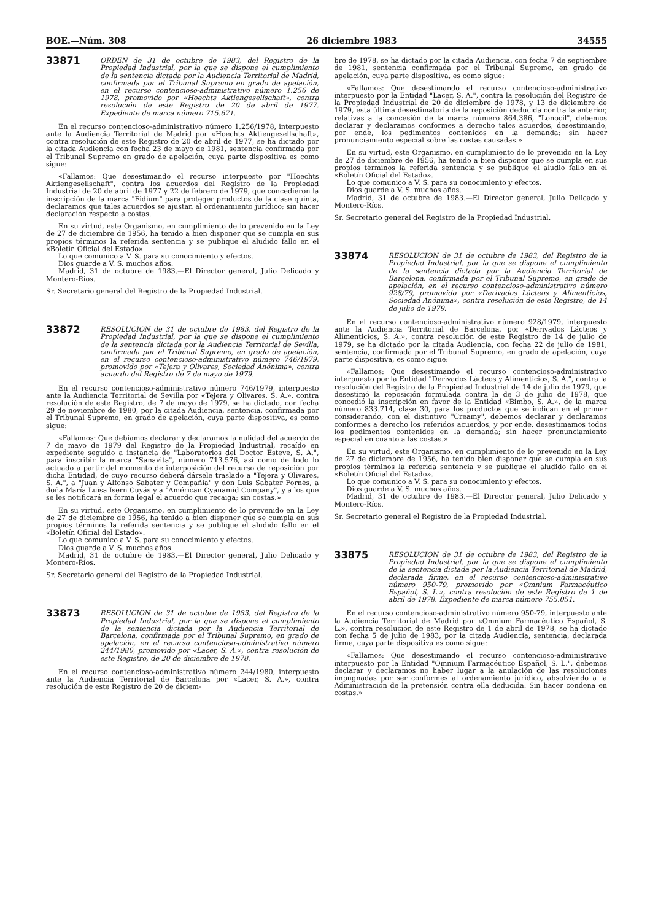BOE.—Núm. 308 26 diciembre 1983 34555
33871
ORDEN de 31 de octubre de 1983, del Registro de la Propiedad Industrial, por la que se dispone el cumplimiento de la sentencia dictada por la Audiencia Territorial de Madrid, confirmada por el Tribunal Supremo en grado de apelación, en el recurso contencioso-administrativo número 1.256 de 1978, promovido por «Hoechts Aktiengesellschaft», contra resolución de este Registro de 20 de abril de 1977. Expediente de marca número 715.671.
En el recurso contencioso-administrativo número 1.256/1978, interpuesto ante la Audiencia Territorial de Madrid por «Hoechts Aktiengesellschaft», contra resolución de este Registro de 20 de abril de 1977, se ha dictado por la citada Audiencia con fecha 23 de mayo de 1981, sentencia confirmada por el Tribunal Supremo en grado de apelación, cuya parte dispositiva es como sigue:
«Fallamos: Que desestimando el recurso interpuesto por "Hoechts Aktiengesellschaft", contra los acuerdos del Registro de la Propiedad Industrial de 20 de abril de 1977 y 22 de febrero de 1979, que concedieron la inscripción de la marca "Fidium" para proteger productos de la clase quinta, declaramos que tales acuerdos se ajustan al ordenamiento jurídico; sin hacer declaración respecto a costas.
En su virtud, este Organismo, en cumplimiento de lo prevenido en la Ley de 27 de diciembre de 1956, ha tenido a bien disponer que se cumpla en sus propios términos la referida sentencia y se publique el aludido fallo en el «Boletín Oficial del Estado».
Lo que comunico a V. S. para su conocimiento y efectos.
Dios guarde a V. S. muchos años.
Madrid, 31 de octubre de 1983.—El Director general, Julio Delicado y Montero-Ríos.
Sr. Secretario general del Registro de la Propiedad Industrial.
33872
RESOLUCION de 31 de octubre de 1983, del Registro de la Propiedad Industrial, por la que se dispone el cumplimiento de la sentencia dictada por la Audiencia Territorial de Sevilla, confirmada por el Tribunal Supremo, en grado de apelación, en el recurso contencioso-administrativo número 746/1979, promovido por «Tejera y Olivares, Sociedad Anónima», contra acuerdo del Registro de 7 de mayo de 1979.
En el recurso contencioso-administrativo número 746/1979, interpuesto ante la Audiencia Territorial de Sevilla por «Tejera y Olivares, S. A.», contra resolución de este Registro, de 7 de mayo de 1979, se ha dictado, con fecha 29 de noviembre de 1980, por la citada Audiencia, sentencia, confirmada por el Tribunal Supremo, en grado de apelación, cuya parte dispositiva, es como sigue:
«Fallamos: Que debíamos declarar y declaramos la nulidad del acuerdo de 7 de mayo de 1979 del Registro de la Propiedad Industrial, recaído en expediente seguido a instancia de "Laboratorios del Doctor Esteve, S. A.", para inscribir la marca "Sanavita", número 713.576, así como de todo lo actuado a partir del momento de interposición del recurso de reposición por dicha Entidad, de cuyo recurso deberá dársele traslado a "Tejera y Olivares, S. A.", a "Juan y Alfonso Sabater y Compañía" y don Luis Sabater Fornés, a doña María Luisa Isern Cuyás y a "Américan Cyanamid Company", y a los que se les notificará en forma legal el acuerdo que recaiga; sin costas.»
En su virtud, este Organismo, en cumplimiento de lo prevenido en la Ley de 27 de diciembre de 1956, ha tenido a bien disponer que se cumpla en sus propios términos la referida sentencia y se publique el aludido fallo en el «Boletín Oficial del Estado».
Lo que comunico a V. S. para su conocimiento y efectos.
Dios guarde a V. S. muchos años.
Madrid, 31 de octubre de 1983.—El Director general, Julio Delicado y Montero-Ríos.
Sr. Secretario general del Registro de la Propiedad Industrial.
33873
RESOLUCION de 31 de octubre de 1983, del Registro de la Propiedad Industrial, por la que se dispone el cumplimiento de la sentencia dictada por la Audiencia Territorial de Barcelona, confirmada por el Tribunal Supremo, en grado de apelación, en el recurso contencioso-administrativo número 244/1980, promovido por «Lacer, S. A.», contra resolución de este Registro, de 20 de diciembre de 1978.
En el recurso contencioso-administrativo número 244/1980, interpuesto ante la Audiencia Territorial de Barcelona por «Lacer, S. A.», contra resolución de este Registro de 20 de diciem-
bre de 1978, se ha dictado por la citada Audiencia, con fecha 7 de septiembre de 1981, sentencia confirmada por el Tribunal Supremo, en grado de apelación, cuya parte dispositiva, es como sigue:
«Fallamos: Que desestimando el recurso contencioso-administrativo interpuesto por la Entidad "Lacer, S. A.", contra la resolución del Registro de la Propiedad Industrial de 20 de diciembre de 1978, y 13 de diciembre de 1979, esta última desestimatoria de la reposición deducida contra la anterior, relativas a la concesión de la marca número 864.386, "Lonocil", debemos declarar y declaramos conformes a derecho tales acuerdos, desestimando, por ende, los pedimentos contenidos en la demanda; sin hacer pronunciamiento especial sobre las costas causadas.»
En su virtud, este Organismo, en cumplimiento de lo prevenido en la Ley de 27 de diciembre de 1956, ha tenido a bien disponer que se cumpla en sus propios términos la referida sentencia y se publique el aludio fallo en el «Boletín Oficial del Estado».
Lo que comunico a V. S. para su conocimiento y efectos.
Dios guarde a V. S. muchos años.
Madrid, 31 de octubre de 1983.—El Director general, Julio Delicado y Montero-Ríos.
Sr. Secretario general del Registro de la Propiedad Industrial.
33874
RESOLUCION de 31 de octubre de 1983, del Registro de la Propiedad Industrial, por la que se dispone el cumplimiento de la sentencia dictada por la Audiencia Territorial de Barcelona, confirmada por el Tribunal Supremo, en grado de apelación, en el recurso contencioso-administrativo número 928/79, promovido por «Derivados Lácteos y Alimenticios, Sociedad Anónima», contra resolución de este Registro, de 14 de julio de 1979.
En el recurso contencioso-administrativo número 928/1979, interpuesto ante la Audiencia Territorial de Barcelona, por «Derivados Lácteos y Alimenticios, S. A.», contra resolución de este Registro de 14 de julio de 1979, se ha dictado por la citada Audiencia, con fecha 22 de julio de 1981, sentencia, confirmada por el Tribunal Supremo, en grado de apelación, cuya parte dispositiva, es como sigue:
«Fallamos: Que desestimando el recurso contencioso-administrativo interpuesto por la Entidad "Derivados Lácteos y Alimenticios, S. A.", contra la resolución del Registro de la Propiedad Industrial de 14 de julio de 1979, que desestimó la reposición formulada contra la de 3 de julio de 1978, que concedió la inscripción en favor de la Entidad «Bimbo, S. A.», de la marca número 833.714, clase 30, para los productos que se indican en el primer considerando, con el distintivo "Creamy", debemos declarar y declaramos conformes a derecho los referidos acuerdos, y por ende, desestimamos todos los pedimentos contenidos en la demanda; sin hacer pronunciamiento especial en cuanto a las costas.»
En su virtud, este Organismo, en cumplimiento de lo prevenido en la Ley de 27 de diciembre de 1956, ha tenido bien disponer que se cumpla en sus propios términos la referida sentencia y se publique el aludido fallo en el «Boletín Oficial del Estado».
Lo que comunico a V. S. para su conocimiento y efectos.
Dios guarde a V. S. muchos años.
Madrid, 31 de octubre de 1983.—El Director peneral, Julio Delicado y Montero-Ríos.
Sr. Secretario general el Registro de la Propiedad Industrial.
33875
RESOLUCION de 31 de octubre de 1983, del Registro de la Propiedad Industrial, por la que se dispone el cumplimiento de la sentencia dictada por la Audiencia Territorial de Madrid, declarada firme, en el recurso contencioso-administrativo número 950-79, promovido por «Omnium Farmacéutico Español, S. L.», contra resolución de este Registro de 1 de abril de 1978. Expediente de marca número 755.051.
En el recurso contencioso-administrativo número 950-79, interpuesto ante la Audiencia Territorial de Madrid por «Omnium Farmacéutico Español, S. L.», contra resolución de este Registro de 1 de abril de 1978, se ha dictado con fecha 5 de julio de 1983, por la citada Audiencia, sentencia, declarada firme, cuya parte dispositiva es como sigue:
«Fallamos: Que desestimando el recurso contencioso-administrativo interpuesto por la Entidad "Omnium Farmacéutico Español, S. L.", debemos declarar y declaramos no haber lugar a la anulación de las resoluciones impugnadas por ser conformes al ordenamiento jurídico, absolviendo a la Administración de la pretensión contra ella deducida. Sin hacer condena en costas.»